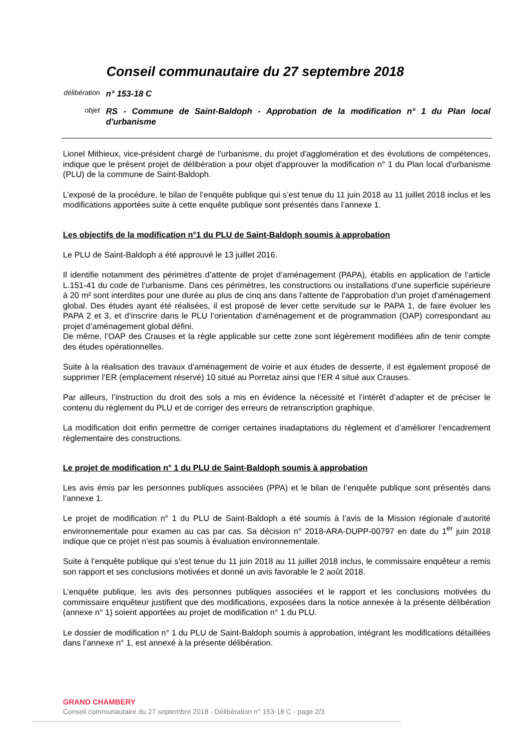Conseil communautaire du 27 septembre 2018
délibération
n° 153-18 C
objet
RS - Commune de Saint-Baldoph - Approbation de la modification n° 1 du Plan local d'urbanisme
Lionel Mithieux, vice-président chargé de l'urbanisme, du projet d'agglomération et des évolutions de compétences, indique que le présent projet de délibération a pour objet d'approuver la modification n° 1 du Plan local d'urbanisme (PLU) de la commune de Saint-Baldoph.
L’exposé de la procédure, le bilan de l’enquête publique qui s’est tenue du 11 juin 2018 au 11 juillet 2018 inclus et les modifications apportées suite à cette enquête publique sont présentés dans l’annexe 1.
Les objectifs de la modification n°1 du PLU de Saint-Baldoph soumis à approbation
Le PLU de Saint-Baldoph a été approuvé le 13 juillet 2016.
Il identifie notamment des périmètres d’attente de projet d’aménagement (PAPA), établis en application de l’article L.151-41 du code de l’urbanisme. Dans ces périmètres, les constructions ou installations d'une superficie supérieure à 20 m² sont interdites pour une durée au plus de cinq ans dans l'attente de l'approbation d'un projet d'aménagement global. Des études ayant été réalisées, il est proposé de lever cette servitude sur le PAPA 1, de faire évoluer les PAPA 2 et 3, et d’inscrire dans le PLU l’orientation d’aménagement et de programmation (OAP) correspondant au projet d’aménagement global défini.
De même, l’OAP des Crauses et la règle applicable sur cette zone sont légèrement modifiées afin de tenir compte des études opérationnelles.
Suite à la réalisation des travaux d’aménagement de voirie et aux études de desserte, il est également proposé de supprimer l’ER (emplacement réservé) 10 situé au Porretaz ainsi que l’ER 4 situé aux Crauses.
Par ailleurs, l’instruction du droit des sols a mis en évidence la nécessité et l’intérêt d’adapter et de préciser le contenu du règlement du PLU et de corriger des erreurs de retranscription graphique.
La modification doit enfin permettre de corriger certaines inadaptations du règlement et d’améliorer l’encadrement règlementaire des constructions.
Le projet de modification n° 1 du PLU de Saint-Baldoph soumis à approbation
Les avis émis par les personnes publiques associées (PPA) et le bilan de l’enquête publique sont présentés dans l’annexe 1.
Le projet de modification n° 1 du PLU de Saint-Baldoph a été soumis à l’avis de la Mission régionale d’autorité environnementale pour examen au cas par cas. Sa décision n° 2018-ARA-DUPP-00797 en date du 1<sup>er</sup> juin 2018 indique que ce projet n’est pas soumis à évaluation environnementale.
Suite à l’enquête publique qui s’est tenue du 11 juin 2018 au 11 juillet 2018 inclus, le commissaire enquêteur a remis son rapport et ses conclusions motivées et donné un avis favorable le 2 août 2018.
L’enquête publique, les avis des personnes publiques associées et le rapport et les conclusions motivées du commissaire enquêteur justifient que des modifications, exposées dans la notice annexée à la présente délibération (annexe n° 1) soient apportées au projet de modification n° 1 du PLU.
Le dossier de modification n° 1 du PLU de Saint-Baldoph soumis à approbation, intégrant les modifications détaillées dans l’annexe n° 1, est annexé à la présente délibération.
GRAND CHAMBERY
Conseil communautaire du 27 septembre 2018 - Délibération n° 153-18 C - page 2/3